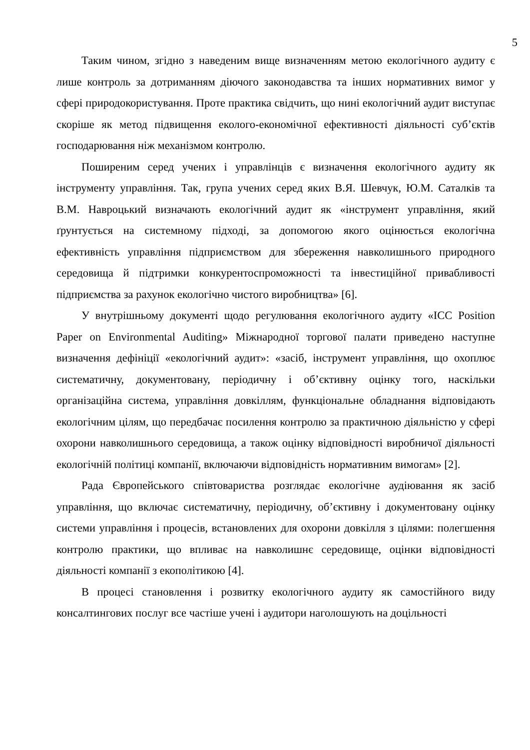5
Таким чином, згідно з наведеним вище визначенням метою екологічного аудиту є лише контроль за дотриманням діючого законодавства та інших нормативних вимог у сфері природокористування. Проте практика свідчить, що нині екологічний аудит виступає скоріше як метод підвищення еколого-економічної ефективності діяльності суб’єктів господарювання ніж механізмом контролю.
Поширеним серед учених і управлінців є визначення екологічного аудиту як інструменту управління. Так, група учених серед яких В.Я. Шевчук, Ю.М. Саталків та В.М. Навроцький визначають екологічний аудит як «інструмент управління, який ґрунтується на системному підході, за допомогою якого оцінюється екологічна ефективність управління підприємством для збереження навколишнього природного середовища й підтримки конкурентоспроможності та інвестиційної привабливості підприємства за рахунок екологічно чистого виробництва» [6].
У внутрішньому документі щодо регулювання екологічного аудиту «ICC Position Paper on Environmental Auditing» Міжнародної торгової палати приведено наступне визначення дефініції «екологічний аудит»: «засіб, інструмент управління, що охоплює систематичну, документовану, періодичну і об’єктивну оцінку того, наскільки організаційна система, управління довкіллям, функціональне обладнання відповідають екологічним цілям, що передбачає посилення контролю за практичною діяльністю у сфері охорони навколишнього середовища, а також оцінку відповідності виробничої діяльності екологічній політиці компанії, включаючи відповідність нормативним вимогам» [2].
Рада Європейського співтовариства розглядає екологічне аудіювання як засіб управління, що включає систематичну, періодичну, об’єктивну і документовану оцінку системи управління і процесів, встановлених для охорони довкілля з цілями: полегшення контролю практики, що впливає на навколишнє середовище, оцінки відповідності діяльності компанії з екополітикою [4].
В процесі становлення і розвитку екологічного аудиту як самостійного виду консалтингових послуг все частіше учені і аудитори наголошують на доцільності